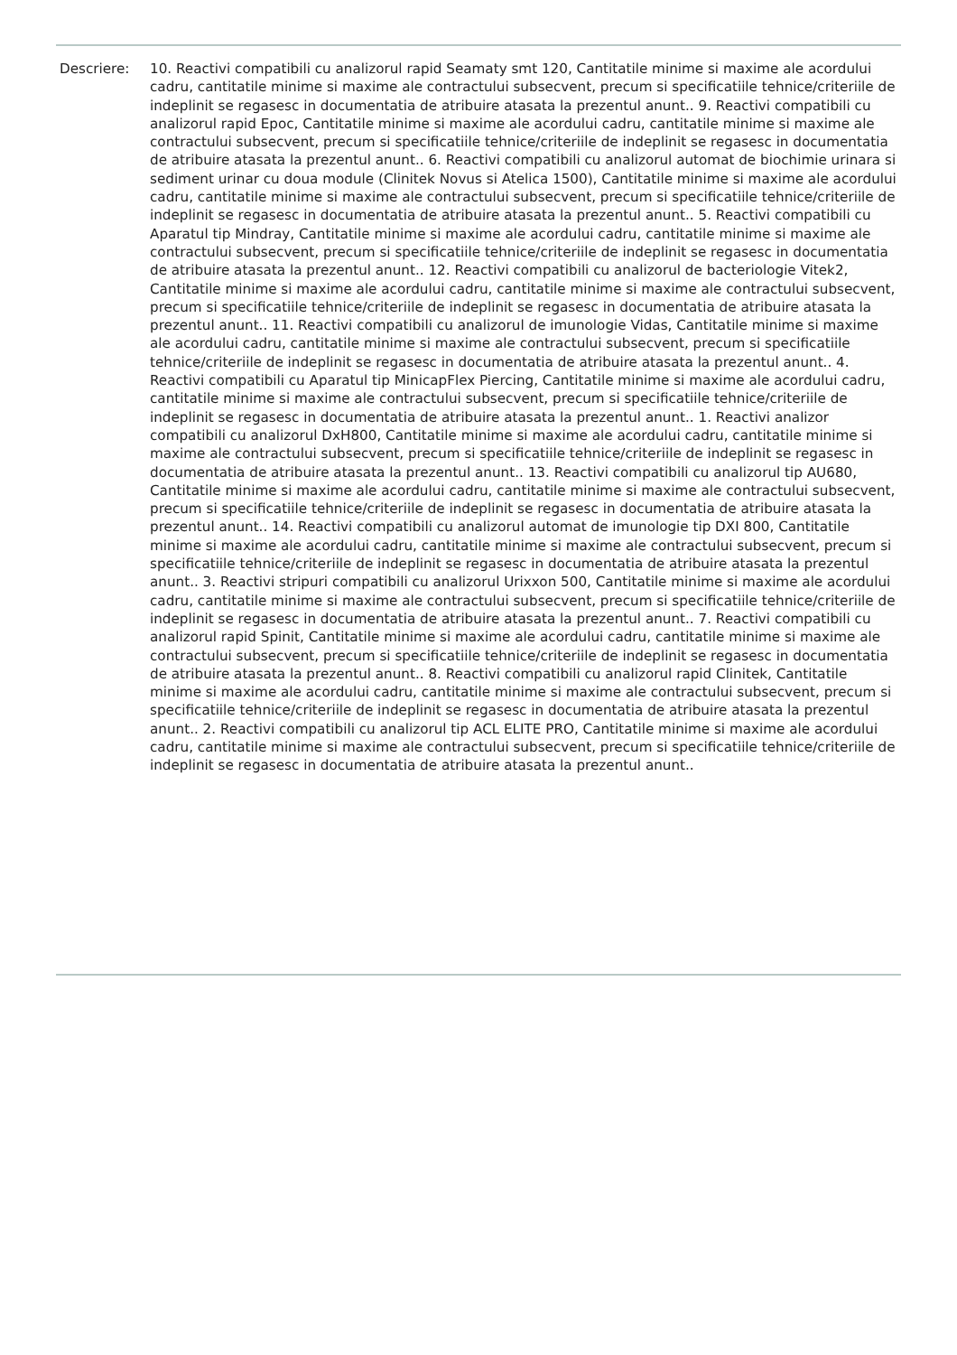Descriere: 10. Reactivi compatibili cu analizorul rapid Seamaty smt 120, Cantitatile minime si maxime ale acordului cadru, cantitatile minime si maxime ale contractului subsecvent, precum si specificatiile tehnice/criteriile de indeplinit se regasesc in documentatia de atribuire atasata la prezentul anunt.. 9. Reactivi compatibili cu analizorul rapid Epoc, Cantitatile minime si maxime ale acordului cadru, cantitatile minime si maxime ale contractului subsecvent, precum si specificatiile tehnice/criteriile de indeplinit se regasesc in documentatia de atribuire atasata la prezentul anunt.. 6. Reactivi compatibili cu analizorul automat de biochimie urinara si sediment urinar cu doua module (Clinitek Novus si Atelica 1500), Cantitatile minime si maxime ale acordului cadru, cantitatile minime si maxime ale contractului subsecvent, precum si specificatiile tehnice/criteriile de indeplinit se regasesc in documentatia de atribuire atasata la prezentul anunt.. 5. Reactivi compatibili cu Aparatul tip Mindray, Cantitatile minime si maxime ale acordului cadru, cantitatile minime si maxime ale contractului subsecvent, precum si specificatiile tehnice/criteriile de indeplinit se regasesc in documentatia de atribuire atasata la prezentul anunt.. 12. Reactivi compatibili cu analizorul de bacteriologie Vitek2, Cantitatile minime si maxime ale acordului cadru, cantitatile minime si maxime ale contractului subsecvent, precum si specificatiile tehnice/criteriile de indeplinit se regasesc in documentatia de atribuire atasata la prezentul anunt.. 11. Reactivi compatibili cu analizorul de imunologie Vidas, Cantitatile minime si maxime ale acordului cadru, cantitatile minime si maxime ale contractului subsecvent, precum si specificatiile tehnice/criteriile de indeplinit se regasesc in documentatia de atribuire atasata la prezentul anunt.. 4. Reactivi compatibili cu Aparatul tip MinicapFlex Piercing, Cantitatile minime si maxime ale acordului cadru, cantitatile minime si maxime ale contractului subsecvent, precum si specificatiile tehnice/criteriile de indeplinit se regasesc in documentatia de atribuire atasata la prezentul anunt.. 1. Reactivi analizor compatibili cu analizorul DxH800, Cantitatile minime si maxime ale acordului cadru, cantitatile minime si maxime ale contractului subsecvent, precum si specificatiile tehnice/criteriile de indeplinit se regasesc in documentatia de atribuire atasata la prezentul anunt.. 13. Reactivi compatibili cu analizorul tip AU680, Cantitatile minime si maxime ale acordului cadru, cantitatile minime si maxime ale contractului subsecvent, precum si specificatiile tehnice/criteriile de indeplinit se regasesc in documentatia de atribuire atasata la prezentul anunt.. 14. Reactivi compatibili cu analizorul automat de imunologie tip DXI 800, Cantitatile minime si maxime ale acordului cadru, cantitatile minime si maxime ale contractului subsecvent, precum si specificatiile tehnice/criteriile de indeplinit se regasesc in documentatia de atribuire atasata la prezentul anunt.. 3. Reactivi stripuri compatibili cu analizorul Urixxon 500, Cantitatile minime si maxime ale acordului cadru, cantitatile minime si maxime ale contractului subsecvent, precum si specificatiile tehnice/criteriile de indeplinit se regasesc in documentatia de atribuire atasata la prezentul anunt.. 7. Reactivi compatibili cu analizorul rapid Spinit, Cantitatile minime si maxime ale acordului cadru, cantitatile minime si maxime ale contractului subsecvent, precum si specificatiile tehnice/criteriile de indeplinit se regasesc in documentatia de atribuire atasata la prezentul anunt.. 8. Reactivi compatibili cu analizorul rapid Clinitek, Cantitatile minime si maxime ale acordului cadru, cantitatile minime si maxime ale contractului subsecvent, precum si specificatiile tehnice/criteriile de indeplinit se regasesc in documentatia de atribuire atasata la prezentul anunt.. 2. Reactivi compatibili cu analizorul tip ACL ELITE PRO, Cantitatile minime si maxime ale acordului cadru, cantitatile minime si maxime ale contractului subsecvent, precum si specificatiile tehnice/criteriile de indeplinit se regasesc in documentatia de atribuire atasata la prezentul anunt..